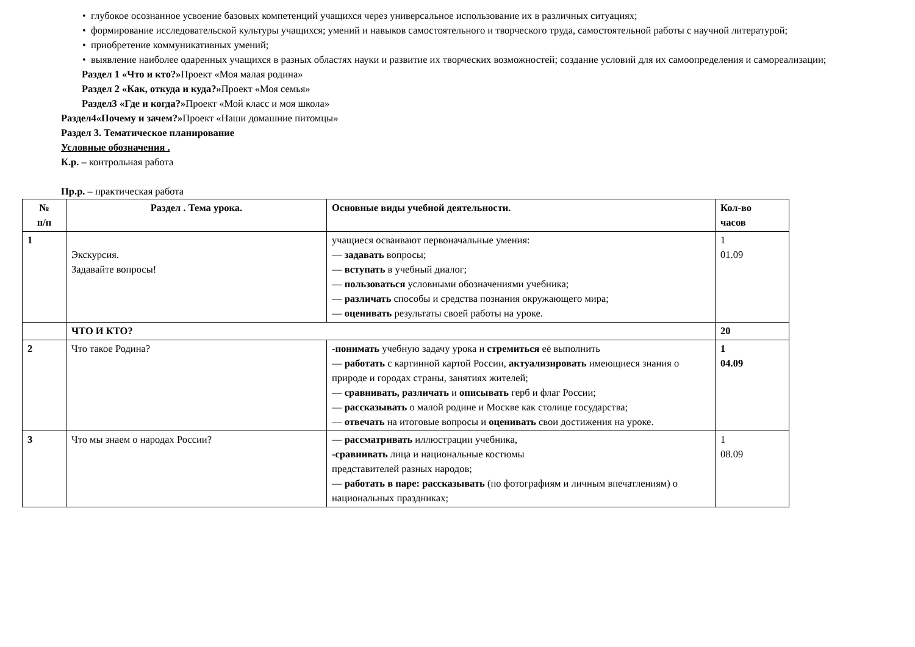• глубокое осознанное усвоение базовых компетенций учащихся через универсальное использование их в различных ситуациях;
• формирование исследовательской культуры учащихся; умений и навыков самостоятельного и творческого труда, самостоятельной работы с научной литературой;
• приобретение коммуникативных умений;
• выявление наиболее одаренных учащихся в разных областях науки и развитие их творческих возможностей; создание условий для их самоопределения и самореализации;
Раздел 1 «Что и кто?»Проект «Моя малая родина»
Раздел 2 «Как, откуда и куда?»Проект «Моя семья»
Раздел3 «Где и когда?»Проект «Мой класс и моя школа»
Раздел4«Почему и зачем?»Проект «Наши домашние питомцы»
Раздел 3. Тематическое планирование
Условные обозначения .
К.р. – контрольная работа
Пр.р. – практическая работа
| № п/п | Раздел . Тема урока. | Основные виды учебной деятельности. | Кол-во часов |
| --- | --- | --- | --- |
| 1 | Экскурсия. Задавайте вопросы! | учащиеся осваивают первоначальные умения: — задавать вопросы; — вступать в учебный диалог; — пользоваться условными обозначениями учебника; — различать способы и средства познания окружающего мира; — оценивать результаты своей работы на уроке. | 1 01.09 |
| | ЧТО И КТО? | | 20 |
| 2 | Что такое Родина? | -понимать учебную задачу урока и стремиться её выполнить — работать с картинной картой России, актуализировать имеющиеся знания о природе и городах страны, занятиях жителей; — сравнивать, различать и описывать герб и флаг России; — рассказывать о малой родине и Москве как столице государства; — отвечать на итоговые вопросы и оценивать свои достижения на уроке. | 1 04.09 |
| 3 | Что мы знаем о народах России? | — рассматривать иллюстрации учебника, -сравнивать лица и национальные костюмы представителей разных народов; — работать в паре: рассказывать (по фотографиям и личным впечатлениям) о национальных праздниках; | 1 08.09 |